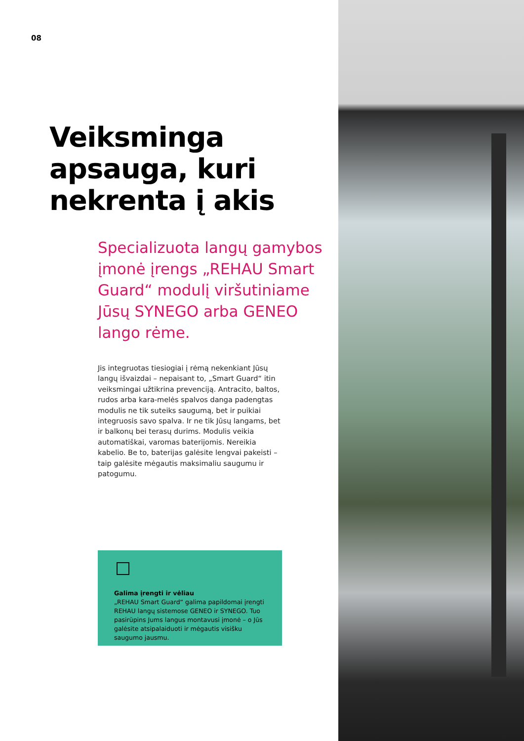08
Veiksminga apsauga, kuri nekrenta į akis
Specializuota langų gamybos įmonė įrengs „REHAU Smart Guard“ modulį viršutiniame Jūsų SYNEGO arba GENEO lango rėme.
Jis integruotas tiesiogiai į rėmą nekenkiant Jūsų langų išvaizdai – nepaisant to, „Smart Guard“ itin veiksmingai užtikrina prevenciją. Antracito, baltos, rudos arba kara-melės spalvos danga padengtas modulis ne tik suteiks saugumą, bet ir puikiai integruosis savo spalva. Ir ne tik Jūsų langams, bet ir balkonų bei terasų durims. Modulis veikia automatiškai, varomas baterijomis. Nereikia kabelio. Be to, baterijas galėsite lengvai pakeisti – taip galėsite mėgautis maksimaliu saugumu ir patogumu.
Galima įrengti ir vėliau
„REHAU Smart Guard“ galima papildomai įrengti REHAU langų sistemose GENEO ir SYNEGO. Tuo pasirūpins Jums langus montavusi įmonė – o Jūs galėsite atsipalaiduoti ir mėgautis visišku saugumo jausmu.